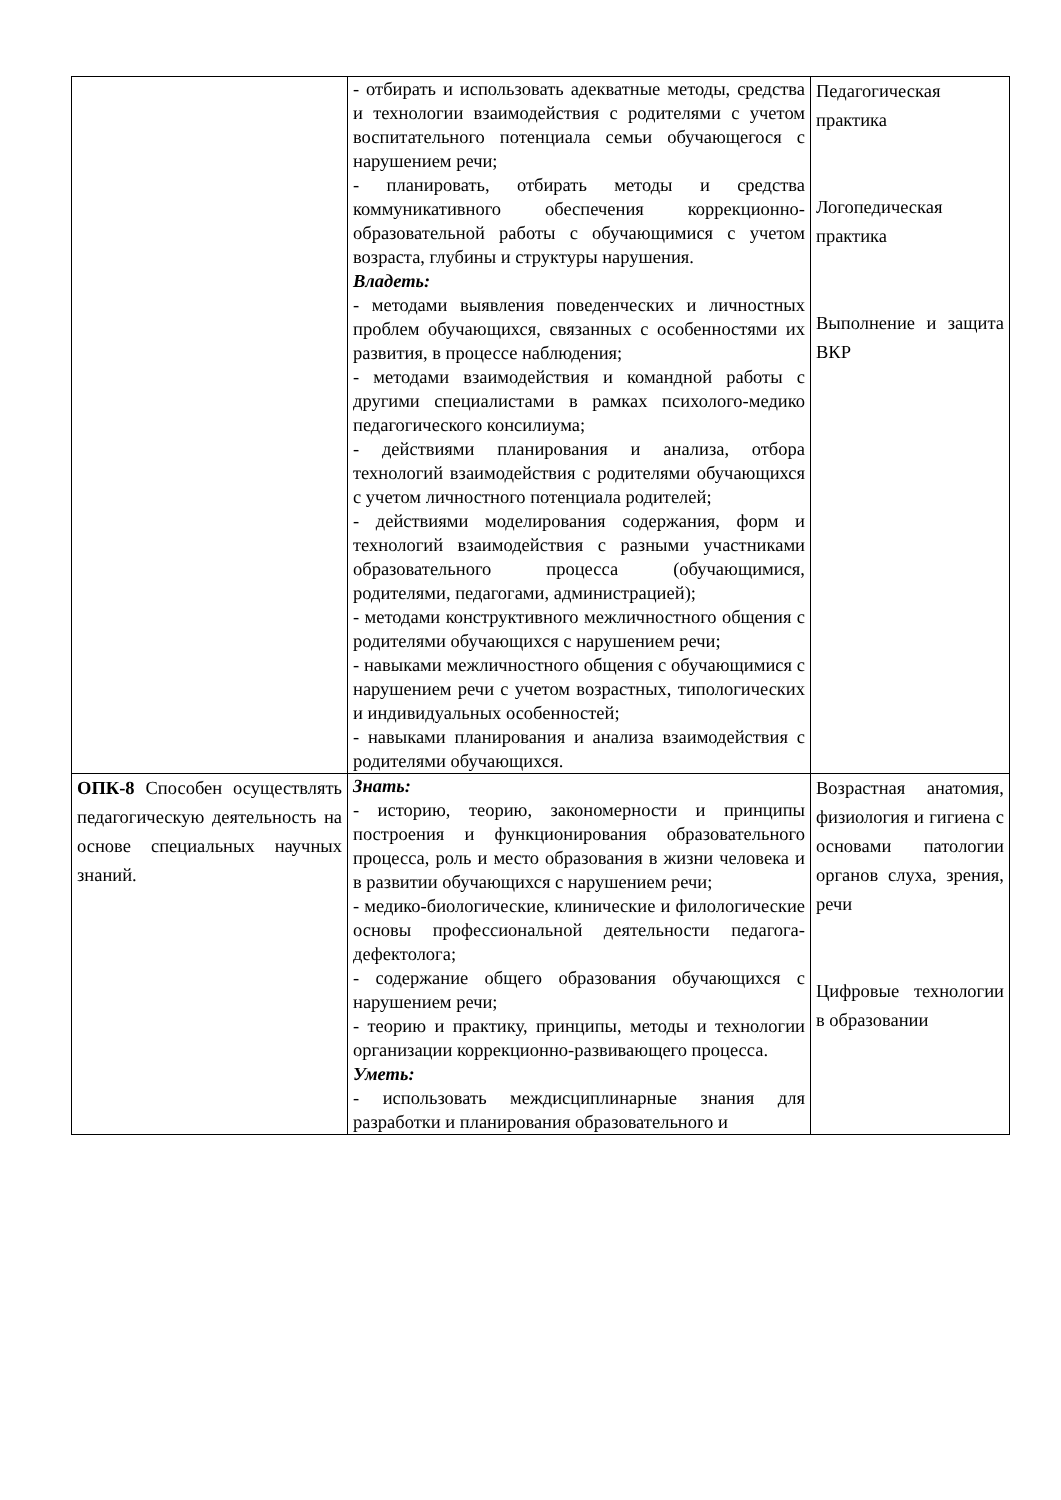| | - отбирать и использовать адекватные методы, средства и технологии взаимодействия с родителями с учетом воспитательного потенциала семьи обучающегося с нарушением речи; - планировать, отбирать методы и средства коммуникативного обеспечения коррекционно-образовательной работы с обучающимися с учетом возраста, глубины и структуры нарушения. Владеть: - методами выявления поведенческих и личностных проблем обучающихся, связанных с особенностями их развития, в процессе наблюдения; - методами взаимодействия и командной работы с другими специалистами в рамках психолого-медико педагогического консилиума; - действиями планирования и анализа, отбора технологий взаимодействия с родителями обучающихся с учетом личностного потенциала родителей; - действиями моделирования содержания, форм и технологий взаимодействия с разными участниками образовательного процесса (обучающимися, родителями, педагогами, администрацией); - методами конструктивного межличностного общения с родителями обучающихся с нарушением речи; - навыками межличностного общения с обучающимися с нарушением речи с учетом возрастных, типологических и индивидуальных особенностей; - навыками планирования и анализа взаимодействия с родителями обучающихся. | Педагогическая практика Логопедическая практика Выполнение и защита ВКР |
| ОПК-8 Способен осуществлять педагогическую деятельность на основе специальных научных знаний. | Знать: - историю, теорию, закономерности и принципы построения и функционирования образовательного процесса, роль и место образования в жизни человека и в развитии обучающихся с нарушением речи; - медико-биологические, клинические и филологические основы профессиональной деятельности педагога- дефектолога; - содержание общего образования обучающихся с нарушением речи; - теорию и практику, принципы, методы и технологии организации коррекционно-развивающего процесса. Уметь: - использовать междисциплинарные знания для разработки и планирования образовательного и | Возрастная анатомия, физиология и гигиена с основами патологии органов слуха, зрения, речи Цифровые технологии в образовании |